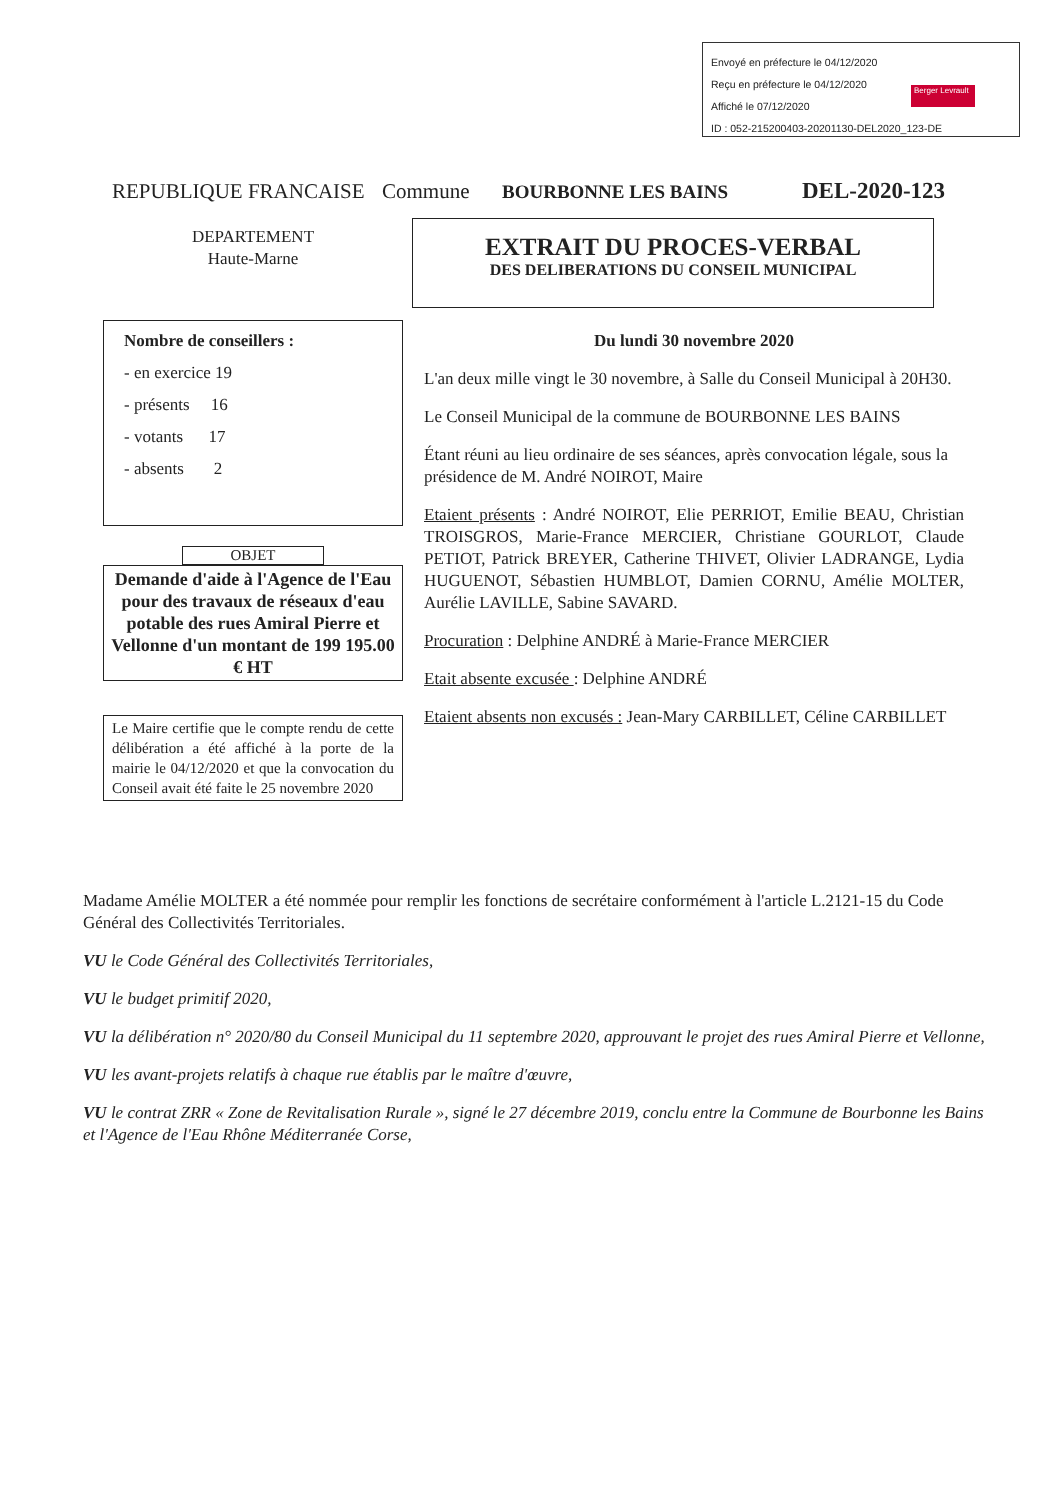Envoyé en préfecture le 04/12/2020
Reçu en préfecture le 04/12/2020
Affiché le 07/12/2020
ID : 052-215200403-20201130-DEL2020_123-DE
Berger Levrault
REPUBLIQUE FRANCAISE Commune BOURBONNE LES BAINS DEL-2020-123
EXTRAIT DU PROCES-VERBAL
DES DELIBERATIONS DU CONSEIL MUNICIPAL
DEPARTEMENT
Haute-Marne
Nombre de conseillers :
- en exercice 19
- présents 16
- votants 17
- absents 2
OBJET
Demande d'aide à l'Agence de l'Eau pour des travaux de réseaux d'eau potable des rues Amiral Pierre et Vellonne d'un montant de 199 195.00 € HT
Le Maire certifie que le compte rendu de cette délibération a été affiché à la porte de la mairie le 04/12/2020 et que la convocation du Conseil avait été faite le 25 novembre 2020
Du lundi 30 novembre 2020
L'an deux mille vingt le 30 novembre, à Salle du Conseil Municipal à 20H30.
Le Conseil Municipal de la commune de BOURBONNE LES BAINS
Étant réuni au lieu ordinaire de ses séances, après convocation légale, sous la présidence de M. André NOIROT, Maire
Etaient présents : André NOIROT, Elie PERRIOT, Emilie BEAU, Christian TROISGROS, Marie-France MERCIER, Christiane GOURLOT, Claude PETIOT, Patrick BREYER, Catherine THIVET, Olivier LADRANGE, Lydia HUGUENOT, Sébastien HUMBLOT, Damien CORNU, Amélie MOLTER, Aurélie LAVILLE, Sabine SAVARD.
Procuration : Delphine ANDRÉ à Marie-France MERCIER
Etait absente excusée : Delphine ANDRÉ
Etaient absents non excusés : Jean-Mary CARBILLET, Céline CARBILLET
Madame Amélie MOLTER a été nommée pour remplir les fonctions de secrétaire conformément à l'article L.2121-15 du Code Général des Collectivités Territoriales.
VU le Code Général des Collectivités Territoriales,
VU le budget primitif 2020,
VU la délibération n° 2020/80 du Conseil Municipal du 11 septembre 2020, approuvant le projet des rues Amiral Pierre et Vellonne,
VU les avant-projets relatifs à chaque rue établis par le maître d'œuvre,
VU le contrat ZRR « Zone de Revitalisation Rurale », signé le 27 décembre 2019, conclu entre la Commune de Bourbonne les Bains et l'Agence de l'Eau Rhône Méditerranée Corse,